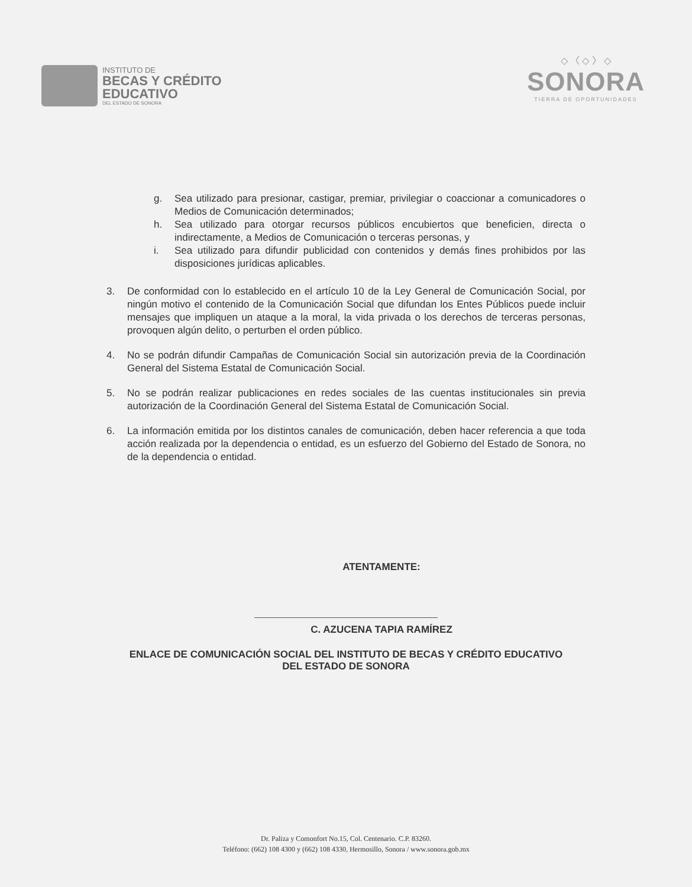INSTITUTO DE
BECAS Y CRÉDITO
EDUCATIVO
DEL ESTADO DE SONORA
◇ 〈 ◇ 〉 ◇
SONORA
TIERRA DE OPORTUNIDADES
g. Sea utilizado para presionar, castigar, premiar, privilegiar o coaccionar a comunicadores o Medios de Comunicación determinados;
h. Sea utilizado para otorgar recursos públicos encubiertos que beneficien, directa o indirectamente, a Medios de Comunicación o terceras personas, y
i. Sea utilizado para difundir publicidad con contenidos y demás fines prohibidos por las disposiciones jurídicas aplicables.
3. De conformidad con lo establecido en el artículo 10 de la Ley General de Comunicación Social, por ningún motivo el contenido de la Comunicación Social que difundan los Entes Públicos puede incluir mensajes que impliquen un ataque a la moral, la vida privada o los derechos de terceras personas, provoquen algún delito, o perturben el orden público.
4. No se podrán difundir Campañas de Comunicación Social sin autorización previa de la Coordinación General del Sistema Estatal de Comunicación Social.
5. No se podrán realizar publicaciones en redes sociales de las cuentas institucionales sin previa autorización de la Coordinación General del Sistema Estatal de Comunicación Social.
6. La información emitida por los distintos canales de comunicación, deben hacer referencia a que toda acción realizada por la dependencia o entidad, es un esfuerzo del Gobierno del Estado de Sonora, no de la dependencia o entidad.
ATENTAMENTE:
C. AZUCENA TAPIA RAMÍREZ
ENLACE DE COMUNICACIÓN SOCIAL DEL INSTITUTO DE BECAS Y CRÉDITO EDUCATIVO
DEL ESTADO DE SONORA
Dr. Paliza y Comonfort No.15, Col. Centenario. C.P. 83260.
Teléfono: (662) 108 4300 y (662) 108 4330, Hermosillo, Sonora / www.sonora.gob.mx